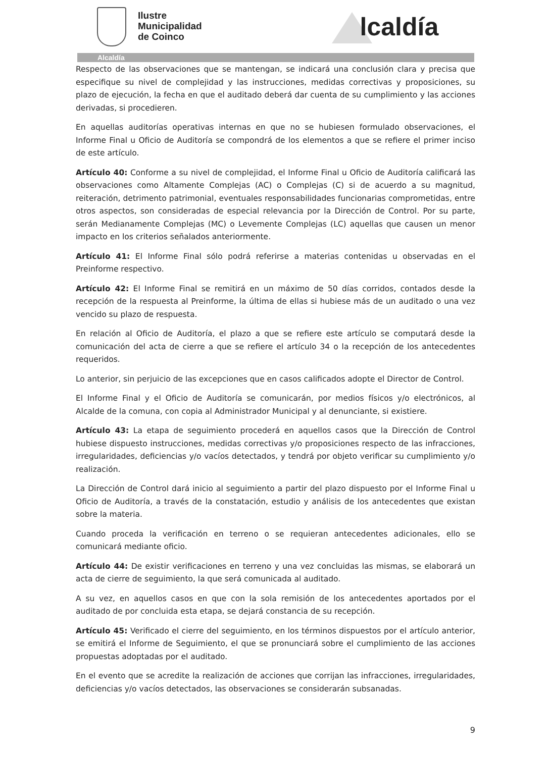Ilustre
Municipalidad
de Coinco
lcaldía
Alcaldía
Respecto de las observaciones que se mantengan, se indicará una conclusión clara y precisa que especifique su nivel de complejidad y las instrucciones, medidas correctivas y proposiciones, su plazo de ejecución, la fecha en que el auditado deberá dar cuenta de su cumplimiento y las acciones derivadas, si procedieren.
En aquellas auditorías operativas internas en que no se hubiesen formulado observaciones, el Informe Final u Oficio de Auditoría se compondrá de los elementos a que se refiere el primer inciso de este artículo.
Artículo 40: Conforme a su nivel de complejidad, el Informe Final u Oficio de Auditoría calificará las observaciones como Altamente Complejas (AC) o Complejas (C) si de acuerdo a su magnitud, reiteración, detrimento patrimonial, eventuales responsabilidades funcionarias comprometidas, entre otros aspectos, son consideradas de especial relevancia por la Dirección de Control. Por su parte, serán Medianamente Complejas (MC) o Levemente Complejas (LC) aquellas que causen un menor impacto en los criterios señalados anteriormente.
Artículo 41: El Informe Final sólo podrá referirse a materias contenidas u observadas en el Preinforme respectivo.
Artículo 42: El Informe Final se remitirá en un máximo de 50 días corridos, contados desde la recepción de la respuesta al Preinforme, la última de ellas si hubiese más de un auditado o una vez vencido su plazo de respuesta.
En relación al Oficio de Auditoría, el plazo a que se refiere este artículo se computará desde la comunicación del acta de cierre a que se refiere el artículo 34 o la recepción de los antecedentes requeridos.
Lo anterior, sin perjuicio de las excepciones que en casos calificados adopte el Director de Control.
El Informe Final y el Oficio de Auditoría se comunicarán, por medios físicos y/o electrónicos, al Alcalde de la comuna, con copia al Administrador Municipal y al denunciante, si existiere.
Artículo 43: La etapa de seguimiento procederá en aquellos casos que la Dirección de Control hubiese dispuesto instrucciones, medidas correctivas y/o proposiciones respecto de las infracciones, irregularidades, deficiencias y/o vacíos detectados, y tendrá por objeto verificar su cumplimiento y/o realización.
La Dirección de Control dará inicio al seguimiento a partir del plazo dispuesto por el Informe Final u Oficio de Auditoría, a través de la constatación, estudio y análisis de los antecedentes que existan sobre la materia.
Cuando proceda la verificación en terreno o se requieran antecedentes adicionales, ello se comunicará mediante oficio.
Artículo 44: De existir verificaciones en terreno y una vez concluidas las mismas, se elaborará un acta de cierre de seguimiento, la que será comunicada al auditado.
A su vez, en aquellos casos en que con la sola remisión de los antecedentes aportados por el auditado de por concluida esta etapa, se dejará constancia de su recepción.
Artículo 45: Verificado el cierre del seguimiento, en los términos dispuestos por el artículo anterior, se emitirá el Informe de Seguimiento, el que se pronunciará sobre el cumplimiento de las acciones propuestas adoptadas por el auditado.
En el evento que se acredite la realización de acciones que corrijan las infracciones, irregularidades, deficiencias y/o vacíos detectados, las observaciones se considerarán subsanadas.
9